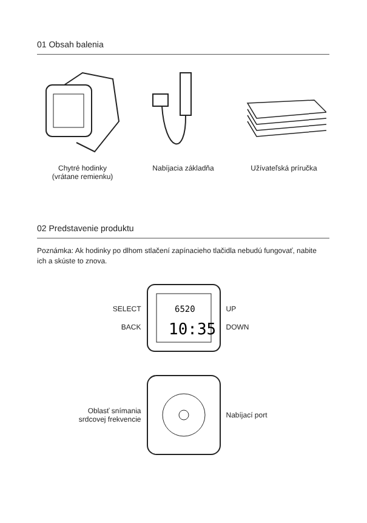01 Obsah balenia
Chytré hodinky
(vrátane remienku)
Nabíjacia základňa Užívateľská príručka
02 Predstavenie produktu
Poznámka: Ak hodinky po dlhom stlačení zapínacieho tlačidla nebudú fungovať, nabite ich a skúste to znova.
SELECT
BACK
6520
10:35
UP
DOWN
Oblasť snímania
srdcovej frekvencie
Nabíjací port